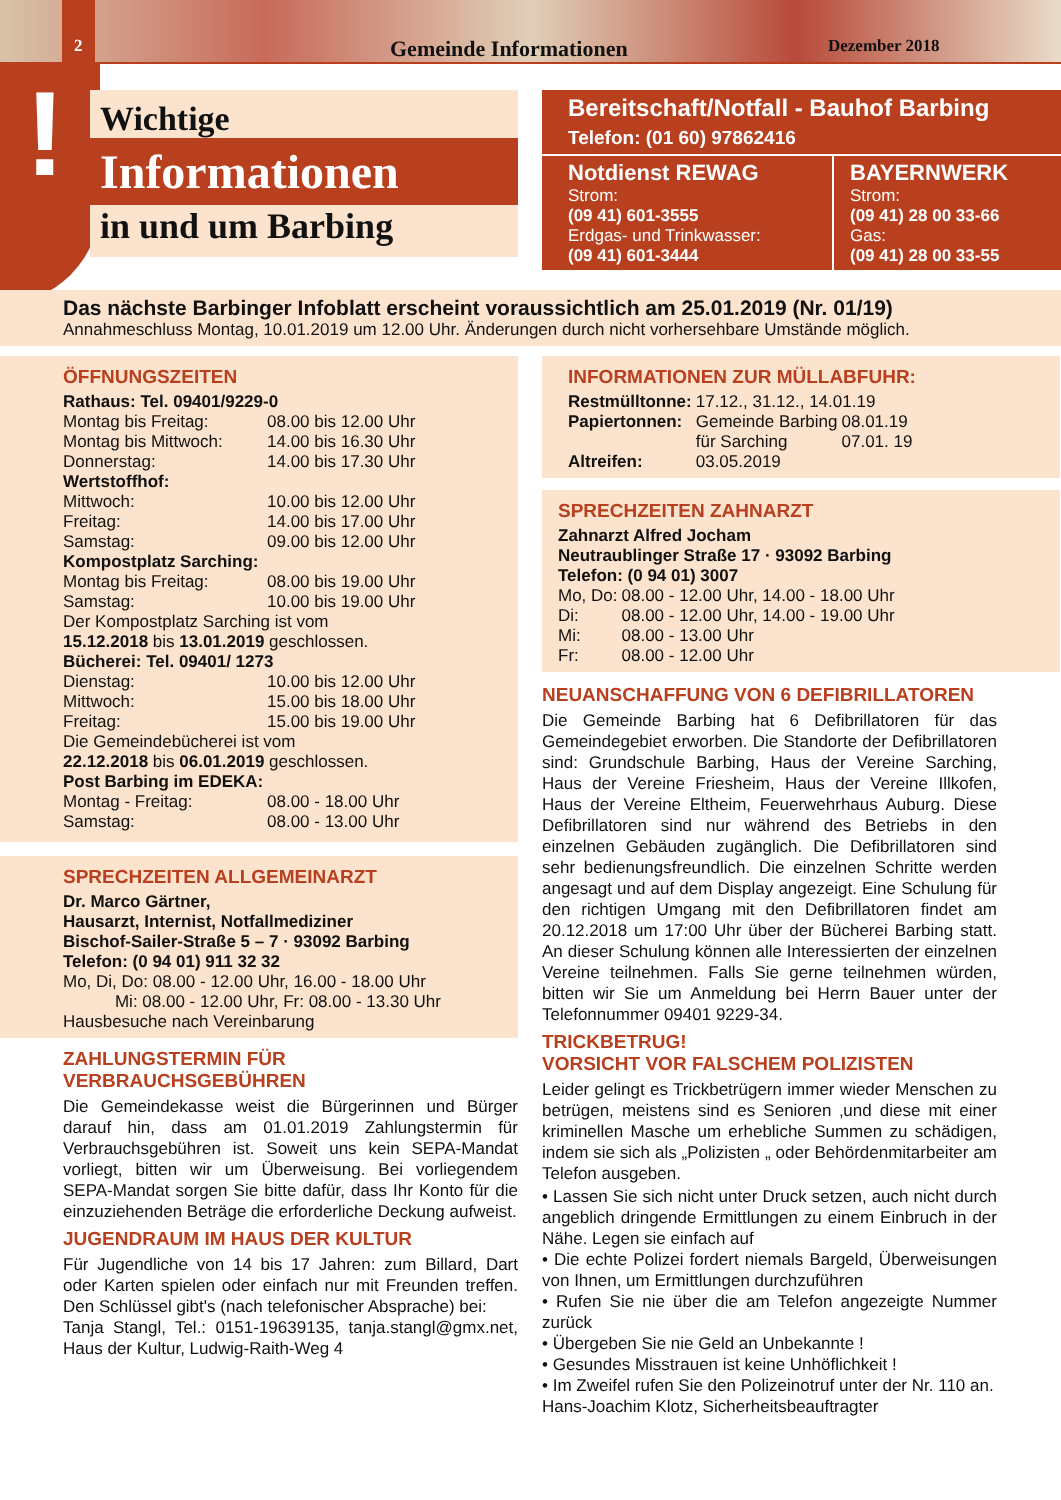2
Gemeinde Informationen Dezember 2018
!
Wichtige
Informationen
in und um Barbing
Bereitschaft/Notfall - Bauhof Barbing
Telefon: (01 60) 97862416
Notdienst REWAG
Strom:
(09 41) 601-3555
Erdgas- und Trinkwasser:
(09 41) 601-3444
BAYERNWERK
Strom:
(09 41) 28 00 33-66
Gas:
(09 41) 28 00 33-55
Das nächste Barbinger Infoblatt erscheint voraussichtlich am 25.01.2019 (Nr. 01/19)
Annahmeschluss Montag, 10.01.2019 um 12.00 Uhr. Änderungen durch nicht vorhersehbare Umstände möglich.
ÖFFNUNGSZEITEN
Rathaus: Tel. 09401/9229-0
| Montag bis Freitag: | 08.00 bis 12.00 Uhr |
| Montag bis Mittwoch: | 14.00 bis 16.30 Uhr |
| Donnerstag: | 14.00 bis 17.30 Uhr |
Wertstoffhof:
| Mittwoch: | 10.00 bis 12.00 Uhr |
| Freitag: | 14.00 bis 17.00 Uhr |
| Samstag: | 09.00 bis 12.00 Uhr |
Kompostplatz Sarching:
| Montag bis Freitag: | 08.00 bis 19.00 Uhr |
| Samstag: | 10.00 bis 19.00 Uhr |
Der Kompostplatz Sarching ist vom
15.12.2018 bis 13.01.2019 geschlossen.
Bücherei: Tel. 09401/ 1273
| Dienstag: | 10.00 bis 12.00 Uhr |
| Mittwoch: | 15.00 bis 18.00 Uhr |
| Freitag: | 15.00 bis 19.00 Uhr |
Die Gemeindebücherei ist vom
22.12.2018 bis 06.01.2019 geschlossen.
Post Barbing im EDEKA:
| Montag - Freitag: | 08.00 - 18.00 Uhr |
| Samstag: | 08.00 - 13.00 Uhr |
SPRECHZEITEN ALLGEMEINARZT
Dr. Marco Gärtner,
Hausarzt, Internist, Notfallmediziner
Bischof-Sailer-Straße 5 – 7 · 93092 Barbing
Telefon: (0 94 01) 911 32 32
Mo, Di, Do: 08.00 - 12.00 Uhr, 16.00 - 18.00 Uhr
Mi: 08.00 - 12.00 Uhr, Fr: 08.00 - 13.30 Uhr
Hausbesuche nach Vereinbarung
ZAHLUNGSTERMIN FÜR VERBRAUCHSGEBÜHREN
Die Gemeindekasse weist die Bürgerinnen und Bürger darauf hin, dass am 01.01.2019 Zahlungstermin für Verbrauchsgebühren ist. Soweit uns kein SEPA-Mandat vorliegt, bitten wir um Überweisung. Bei vorliegendem SEPA-Mandat sorgen Sie bitte dafür, dass Ihr Konto für die einzuziehenden Beträge die erforderliche Deckung aufweist.
JUGENDRAUM IM HAUS DER KULTUR
Für Jugendliche von 14 bis 17 Jahren: zum Billard, Dart oder Karten spielen oder einfach nur mit Freunden treffen. Den Schlüssel gibt's (nach telefonischer Absprache) bei:
Tanja Stangl, Tel.: 0151-19639135, tanja.stangl@gmx.net, Haus der Kultur, Ludwig-Raith-Weg 4
INFORMATIONEN ZUR MÜLLABFUHR:
| Restmülltonne: | 17.12., 31.12., 14.01.19 | |
| Papiertonnen: | Gemeinde Barbing für Sarching | 08.01.19 07.01. 19 |
| Altreifen: | 03.05.2019 | |
SPRECHZEITEN ZAHNARZT
Zahnarzt Alfred Jocham
Neutraublinger Straße 17 · 93092 Barbing
Telefon: (0 94 01) 3007
| Mo, Do: | 08.00 - 12.00 Uhr, 14.00 - 18.00 Uhr |
| Di: | 08.00 - 12.00 Uhr, 14.00 - 19.00 Uhr |
| Mi: | 08.00 - 13.00 Uhr |
| Fr: | 08.00 - 12.00 Uhr |
NEUANSCHAFFUNG VON 6 DEFIBRILLATOREN
Die Gemeinde Barbing hat 6 Defibrillatoren für das Gemeindegebiet erworben. Die Standorte der Defibrillatoren sind: Grundschule Barbing, Haus der Vereine Sarching, Haus der Vereine Friesheim, Haus der Vereine Illkofen, Haus der Vereine Eltheim, Feuerwehrhaus Auburg. Diese Defibrillatoren sind nur während des Betriebs in den einzelnen Gebäuden zugänglich. Die Defibrillatoren sind sehr bedienungsfreundlich. Die einzelnen Schritte werden angesagt und auf dem Display angezeigt. Eine Schulung für den richtigen Umgang mit den Defibrillatoren findet am 20.12.2018 um 17:00 Uhr über der Bücherei Barbing statt. An dieser Schulung können alle Interessierten der einzelnen Vereine teilnehmen. Falls Sie gerne teilnehmen würden, bitten wir Sie um Anmeldung bei Herrn Bauer unter der Telefonnummer 09401 9229-34.
TRICKBETRUG!
VORSICHT VOR FALSCHEM POLIZISTEN
Leider gelingt es Trickbetrügern immer wieder Menschen zu betrügen, meistens sind es Senioren ‚und diese mit einer kriminellen Masche um erhebliche Summen zu schädigen, indem sie sich als „Polizisten „ oder Behördenmitarbeiter am Telefon ausgeben.
• Lassen Sie sich nicht unter Druck setzen, auch nicht durch angeblich dringende Ermittlungen zu einem Einbruch in der Nähe. Legen sie einfach auf
• Die echte Polizei fordert niemals Bargeld, Überweisungen von Ihnen, um Ermittlungen durchzuführen
• Rufen Sie nie über die am Telefon angezeigte Nummer zurück
• Übergeben Sie nie Geld an Unbekannte !
• Gesundes Misstrauen ist keine Unhöflichkeit !
• Im Zweifel rufen Sie den Polizeinotruf unter der Nr. 110 an.
Hans-Joachim Klotz, Sicherheitsbeauftragter